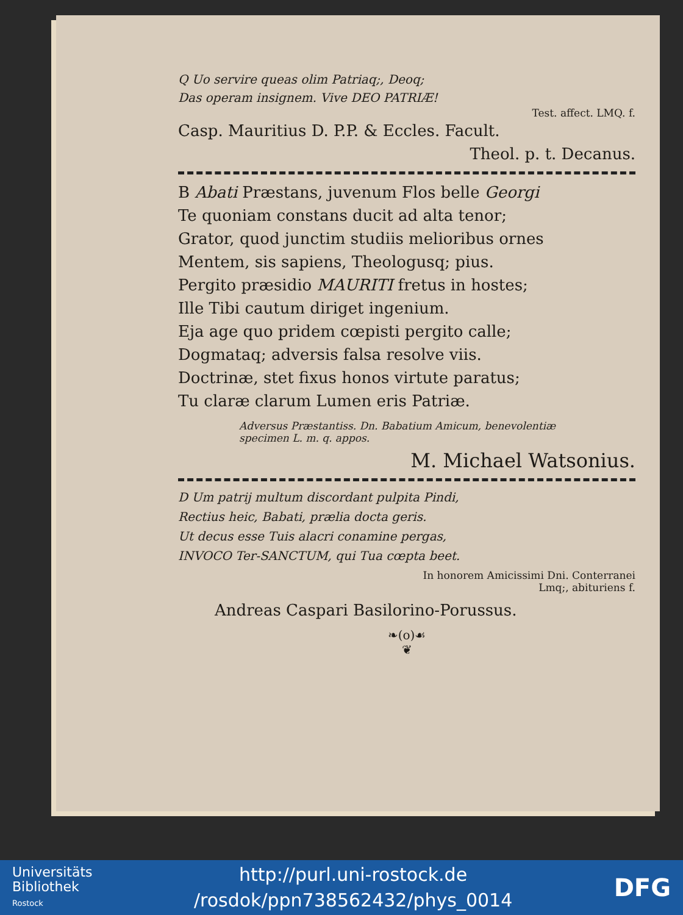Q Uo servire queas olim Patriaq;, Deoq;
Das operam insignem. Vive DEO PATRIÆ!
Test. affect. LMQ. f.
Casp. Mauritius D. P.P. & Eccles. Facult.
Theol. p. t. Decanus.
B Abati Præstans, juvenum Flos belle Georgi
Te quoniam constans ducit ad alta tenor;
Grator, quod junctim studiis melioribus ornes
Mentem, sis sapiens, Theologusq; pius.
Pergito præsidio MAURITI fretus in hostes;
Ille Tibi cautum diriget ingenium.
Eja age quo pridem cœpisti pergito calle;
Dogmataq; adversis falsa resolve viis.
Doctrinæ, stet fixus honos virtute paratus;
Tu claræ clarum Lumen eris Patriæ.
Adversus Præstantiss. Dn. Babatium Amicum, benevolentiæ
specimen L. m. q. appos.
M. Michael Watsonius.
D Um patrij multum discordant pulpita Pindi,
Rectius heic, Babati, prælia docta geris.
Ut decus esse Tuis alacri conamine pergas,
INVOCO Ter-SANCTUM, qui Tua cœpta beet.
In honorem Amicissimi Dni. Conterranei
Lmq;, abituriens f.
Andreas Caspari Basilorino-Porussus.
❧(o)☙
❦
Universitäts
Bibliothek
Rostock
http://purl.uni-rostock.de
/rosdok/ppn738562432/phys_0014
DFG